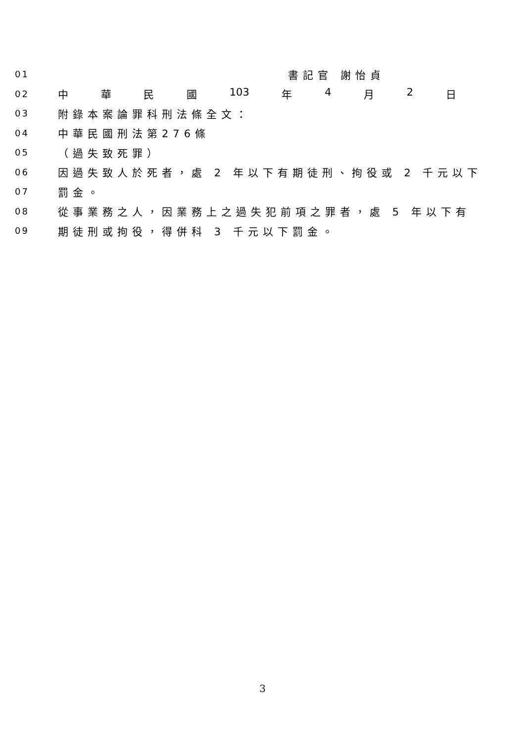01 書記官 謝怡貞
02 中華民國 103 年 4 月 2 日
03 附錄本案論罪科刑法條全文：
04 中華民國刑法第276條
05 （過失致死罪）
06 因過失致人於死者，處 2 年以下有期徒刑、拘役或 2 千元以下
07 罰金。
08 從事業務之人，因業務上之過失犯前項之罪者，處 5 年以下有
09 期徒刑或拘役，得併科 3 千元以下罰金。
3